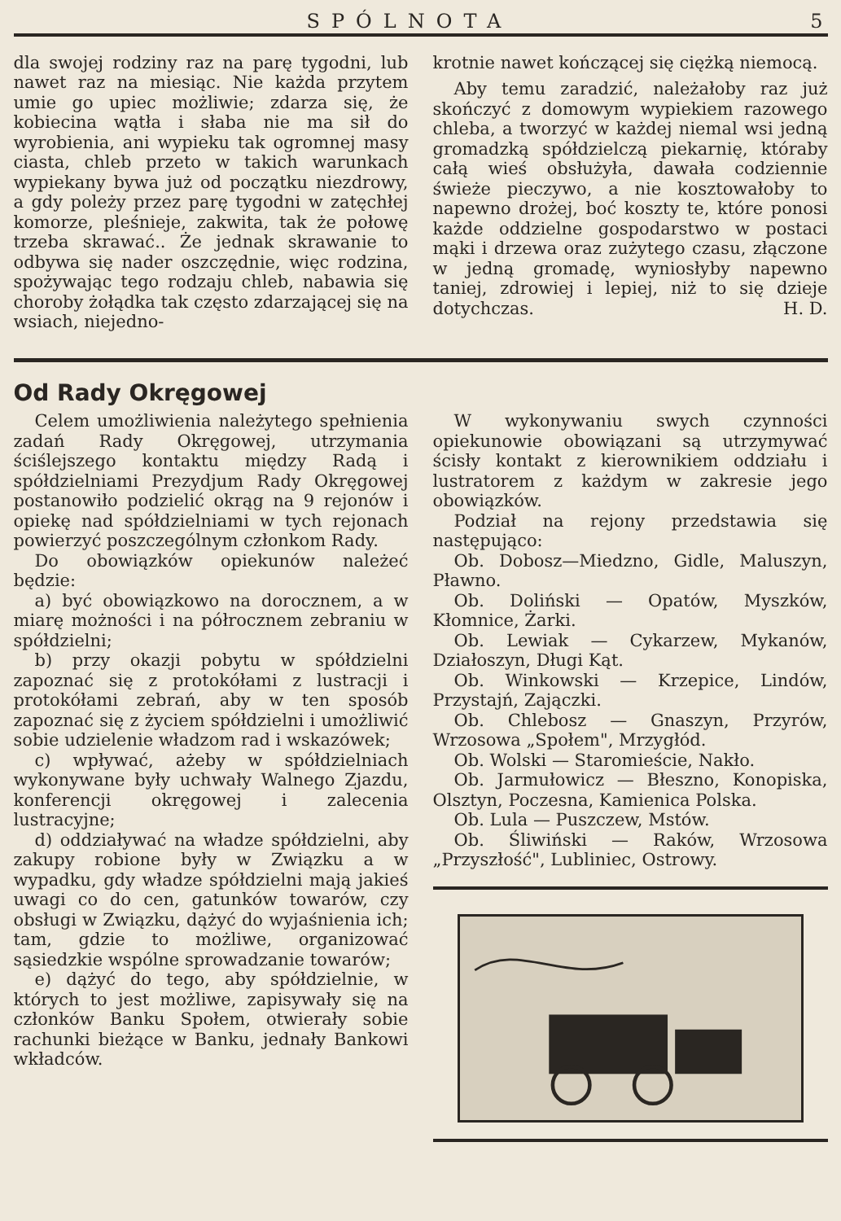SPÓLNOTA 5
dla swojej rodziny raz na parę tygodni, lub nawet raz na miesiąc. Nie każda przytem umie go upiec możliwie; zdarza się, że kobiecina wątła i słaba nie ma sił do wyrobienia, ani wypieku tak ogromnej masy ciasta, chleb przeto w takich warunkach wypiekany bywa już od początku niezdrowy, a gdy poleży przez parę tygodni w zatęchłej komorze, pleśnieje, zakwita, tak że połowę trzeba skrawać.. Że jednak skrawanie to odbywa się nader oszczędnie, więc rodzina, spożywając tego rodzaju chleb, nabawia się choroby żołądka tak często zdarzającej się na wsiach, niejedno-
krotnie nawet kończącej się ciężką niemocą.
Aby temu zaradzić, należałoby raz już skończyć z domowym wypiekiem razowego chleba, a tworzyć w każdej niemal wsi jedną gromadzką spółdzielczą piekarnię, któraby całą wieś obsłużyła, dawała codziennie świeże pieczywo, a nie kosztowałoby to napewno drożej, boć koszty te, które ponosi każde oddzielne gospodarstwo w postaci mąki i drzewa oraz zużytego czasu, złączone w jedną gromadę, wyniosłyby napewno taniej, zdrowiej i lepiej, niż to się dzieje dotychczas. H. D.
Od Rady Okręgowej
Celem umożliwienia należytego spełnienia zadań Rady Okręgowej, utrzymania ściślejszego kontaktu między Radą i spółdzielniami Prezydjum Rady Okręgowej postanowiło podzielić okrąg na 9 rejonów i opiekę nad spółdzielniami w tych rejonach powierzyć poszczególnym członkom Rady.
Do obowiązków opiekunów należeć będzie:
a) być obowiązkowo na dorocznem, a w miarę możności i na półrocznem zebraniu w spółdzielni;
b) przy okazji pobytu w spółdzielni zapoznać się z protokółami z lustracji i protokółami zebrań, aby w ten sposób zapoznać się z życiem spółdzielni i umożliwić sobie udzielenie władzom rad i wskazówek;
c) wpływać, ażeby w spółdzielniach wykonywane były uchwały Walnego Zjazdu, konferencji okręgowej i zalecenia lustracyjne;
d) oddziaływać na władze spółdzielni, aby zakupy robione były w Związku a w wypadku, gdy władze spółdzielni mają jakieś uwagi co do cen, gatunków towarów, czy obsługi w Związku, dążyć do wyjaśnienia ich; tam, gdzie to możliwe, organizować sąsiedzkie wspólne sprowadzanie towarów;
e) dążyć do tego, aby spółdzielnie, w których to jest możliwe, zapisywały się na członków Banku Społem, otwierały sobie rachunki bieżące w Banku, jednały Bankowi wkładców.
W wykonywaniu swych czynności opiekunowie obowiązani są utrzymywać ścisły kontakt z kierownikiem oddziału i lustratorem z każdym w zakresie jego obowiązków.
Podział na rejony przedstawia się następująco:
Ob. Dobosz—Miedzno, Gidle, Maluszyn, Pławno.
Ob. Doliński — Opatów, Myszków, Kłomnice, Żarki.
Ob. Lewiak — Cykarzew, Mykanów, Działoszyn, Długi Kąt.
Ob. Winkowski — Krzepice, Lindów, Przystajń, Zajączki.
Ob. Chlebosz — Gnaszyn, Przyrów, Wrzosowa „Społem", Mrzygłód.
Ob. Wolski — Staromieście, Nakło.
Ob. Jarmułowicz — Błeszno, Konopiska, Olsztyn, Poczesna, Kamienica Polska.
Ob. Lula — Puszczew, Mstów.
Ob. Śliwiński — Raków, Wrzosowa „Przyszłość", Lubliniec, Ostrowy.